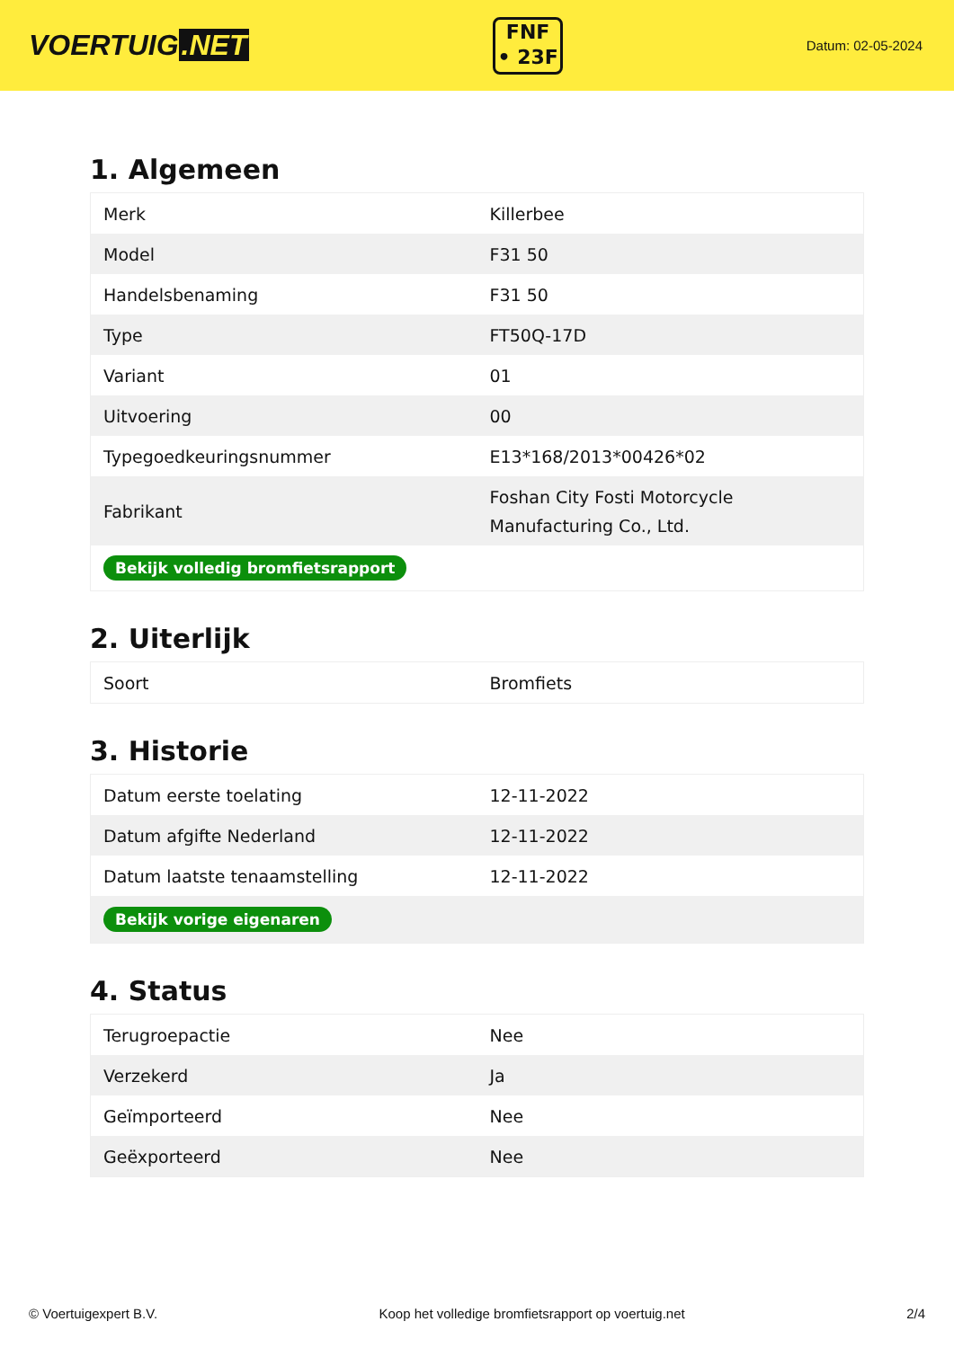VOERTUIG.NET
FNF
• 23F
Datum: 02-05-2024
1. Algemeen
| Merk | Killerbee |
| Model | F31 50 |
| Handelsbenaming | F31 50 |
| Type | FT50Q-17D |
| Variant | 01 |
| Uitvoering | 00 |
| Typegoedkeuringsnummer | E13*168/2013*00426*02 |
| Fabrikant | Foshan City Fosti Motorcycle Manufacturing Co., Ltd. |
| Bekijk volledig bromfietsrapport | |
2. Uiterlijk
| Soort | Bromfiets |
3. Historie
| Datum eerste toelating | 12-11-2022 |
| Datum afgifte Nederland | 12-11-2022 |
| Datum laatste tenaamstelling | 12-11-2022 |
| Bekijk vorige eigenaren | |
4. Status
| Terugroepactie | Nee |
| Verzekerd | Ja |
| Geïmporteerd | Nee |
| Geëxporteerd | Nee |
© Voertuigexpert B.V. Koop het volledige bromfietsrapport op voertuig.net 2/4